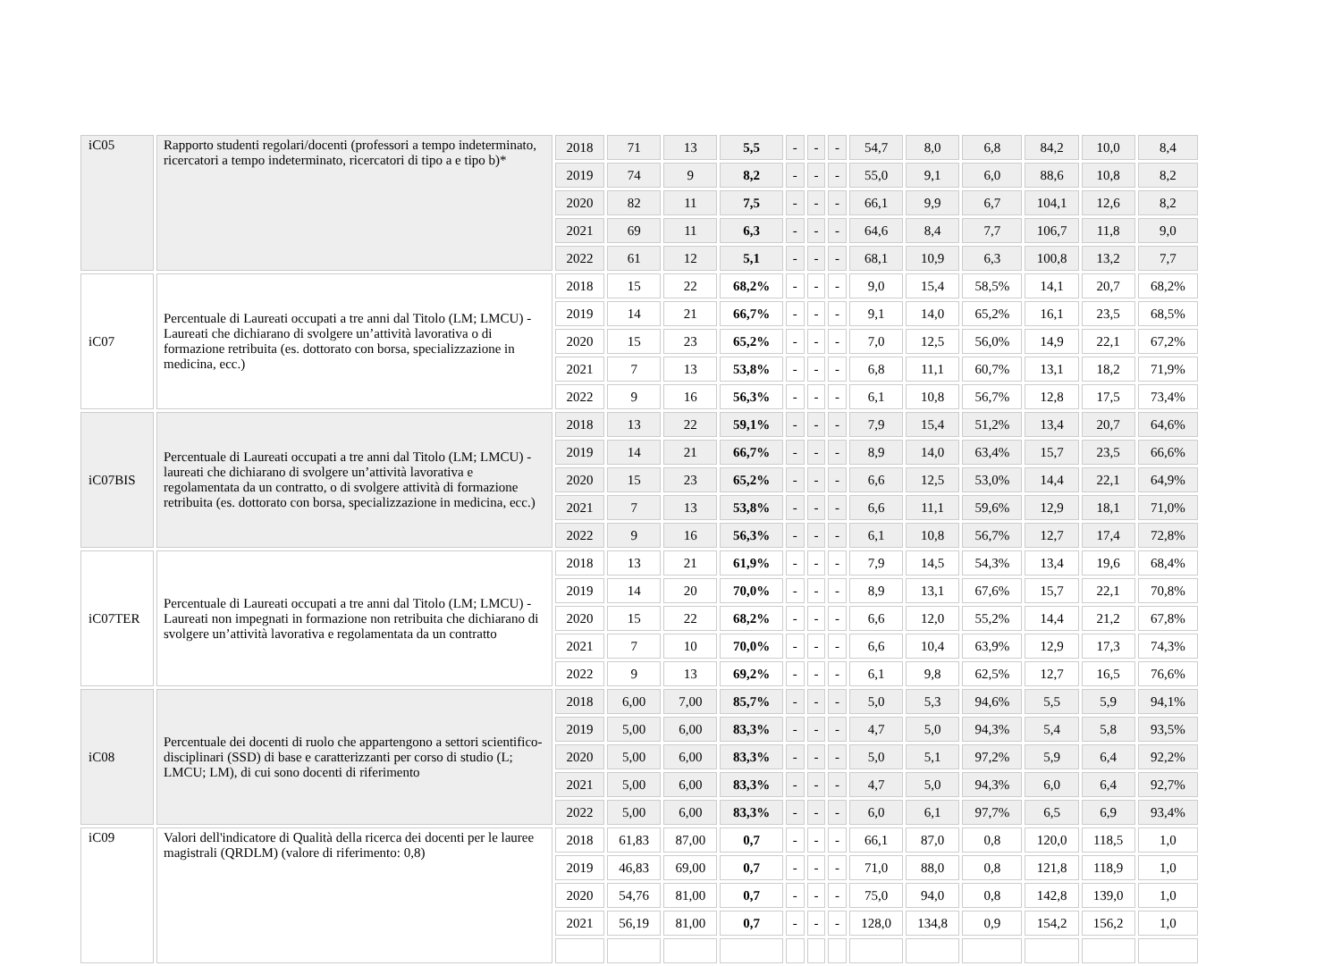| iC05 | Rapporto studenti regolari/docenti (professori a tempo indeterminato, ricercatori a tempo indeterminato, ricercatori di tipo a e tipo b)* | 2018 | 71 | 13 | 5,5 | - | - | - | 54,7 | 8,0 | 6,8 | 84,2 | 10,0 | 8,4 |
| | | 2019 | 74 | 9 | 8,2 | - | - | - | 55,0 | 9,1 | 6,0 | 88,6 | 10,8 | 8,2 |
| | | 2020 | 82 | 11 | 7,5 | - | - | - | 66,1 | 9,9 | 6,7 | 104,1 | 12,6 | 8,2 |
| | | 2021 | 69 | 11 | 6,3 | - | - | - | 64,6 | 8,4 | 7,7 | 106,7 | 11,8 | 9,0 |
| | | 2022 | 61 | 12 | 5,1 | - | - | - | 68,1 | 10,9 | 6,3 | 100,8 | 13,2 | 7,7 |
| iC07 | Percentuale di Laureati occupati a tre anni dal Titolo (LM; LMCU) - Laureati che dichiarano di svolgere un’attività lavorativa o di formazione retribuita (es. dottorato con borsa, specializzazione in medicina, ecc.) | 2018 | 15 | 22 | 68,2% | - | - | - | 9,0 | 15,4 | 58,5% | 14,1 | 20,7 | 68,2% |
| | | 2019 | 14 | 21 | 66,7% | - | - | - | 9,1 | 14,0 | 65,2% | 16,1 | 23,5 | 68,5% |
| | | 2020 | 15 | 23 | 65,2% | - | - | - | 7,0 | 12,5 | 56,0% | 14,9 | 22,1 | 67,2% |
| | | 2021 | 7 | 13 | 53,8% | - | - | - | 6,8 | 11,1 | 60,7% | 13,1 | 18,2 | 71,9% |
| | | 2022 | 9 | 16 | 56,3% | - | - | - | 6,1 | 10,8 | 56,7% | 12,8 | 17,5 | 73,4% |
| iC07BIS | Percentuale di Laureati occupati a tre anni dal Titolo (LM; LMCU) - laureati che dichiarano di svolgere un’attività lavorativa e regolamentata da un contratto, o di svolgere attività di formazione retribuita (es. dottorato con borsa, specializzazione in medicina, ecc.) | 2018 | 13 | 22 | 59,1% | - | - | - | 7,9 | 15,4 | 51,2% | 13,4 | 20,7 | 64,6% |
| | | 2019 | 14 | 21 | 66,7% | - | - | - | 8,9 | 14,0 | 63,4% | 15,7 | 23,5 | 66,6% |
| | | 2020 | 15 | 23 | 65,2% | - | - | - | 6,6 | 12,5 | 53,0% | 14,4 | 22,1 | 64,9% |
| | | 2021 | 7 | 13 | 53,8% | - | - | - | 6,6 | 11,1 | 59,6% | 12,9 | 18,1 | 71,0% |
| | | 2022 | 9 | 16 | 56,3% | - | - | - | 6,1 | 10,8 | 56,7% | 12,7 | 17,4 | 72,8% |
| iC07TER | Percentuale di Laureati occupati a tre anni dal Titolo (LM; LMCU) - Laureati non impegnati in formazione non retribuita che dichiarano di svolgere un’attività lavorativa e regolamentata da un contratto | 2018 | 13 | 21 | 61,9% | - | - | - | 7,9 | 14,5 | 54,3% | 13,4 | 19,6 | 68,4% |
| | | 2019 | 14 | 20 | 70,0% | - | - | - | 8,9 | 13,1 | 67,6% | 15,7 | 22,1 | 70,8% |
| | | 2020 | 15 | 22 | 68,2% | - | - | - | 6,6 | 12,0 | 55,2% | 14,4 | 21,2 | 67,8% |
| | | 2021 | 7 | 10 | 70,0% | - | - | - | 6,6 | 10,4 | 63,9% | 12,9 | 17,3 | 74,3% |
| | | 2022 | 9 | 13 | 69,2% | - | - | - | 6,1 | 9,8 | 62,5% | 12,7 | 16,5 | 76,6% |
| iC08 | Percentuale dei docenti di ruolo che appartengono a settori scientifico-disciplinari (SSD) di base e caratterizzanti per corso di studio (L; LMCU; LM), di cui sono docenti di riferimento | 2018 | 6,00 | 7,00 | 85,7% | - | - | - | 5,0 | 5,3 | 94,6% | 5,5 | 5,9 | 94,1% |
| | | 2019 | 5,00 | 6,00 | 83,3% | - | - | - | 4,7 | 5,0 | 94,3% | 5,4 | 5,8 | 93,5% |
| | | 2020 | 5,00 | 6,00 | 83,3% | - | - | - | 5,0 | 5,1 | 97,2% | 5,9 | 6,4 | 92,2% |
| | | 2021 | 5,00 | 6,00 | 83,3% | - | - | - | 4,7 | 5,0 | 94,3% | 6,0 | 6,4 | 92,7% |
| | | 2022 | 5,00 | 6,00 | 83,3% | - | - | - | 6,0 | 6,1 | 97,7% | 6,5 | 6,9 | 93,4% |
| iC09 | Valori dell'indicatore di Qualità della ricerca dei docenti per le lauree magistrali (QRDLM) (valore di riferimento: 0,8) | 2018 | 61,83 | 87,00 | 0,7 | - | - | - | 66,1 | 87,0 | 0,8 | 120,0 | 118,5 | 1,0 |
| | | 2019 | 46,83 | 69,00 | 0,7 | - | - | - | 71,0 | 88,0 | 0,8 | 121,8 | 118,9 | 1,0 |
| | | 2020 | 54,76 | 81,00 | 0,7 | - | - | - | 75,0 | 94,0 | 0,8 | 142,8 | 139,0 | 1,0 |
| | | 2021 | 56,19 | 81,00 | 0,7 | - | - | - | 128,0 | 134,8 | 0,9 | 154,2 | 156,2 | 1,0 |